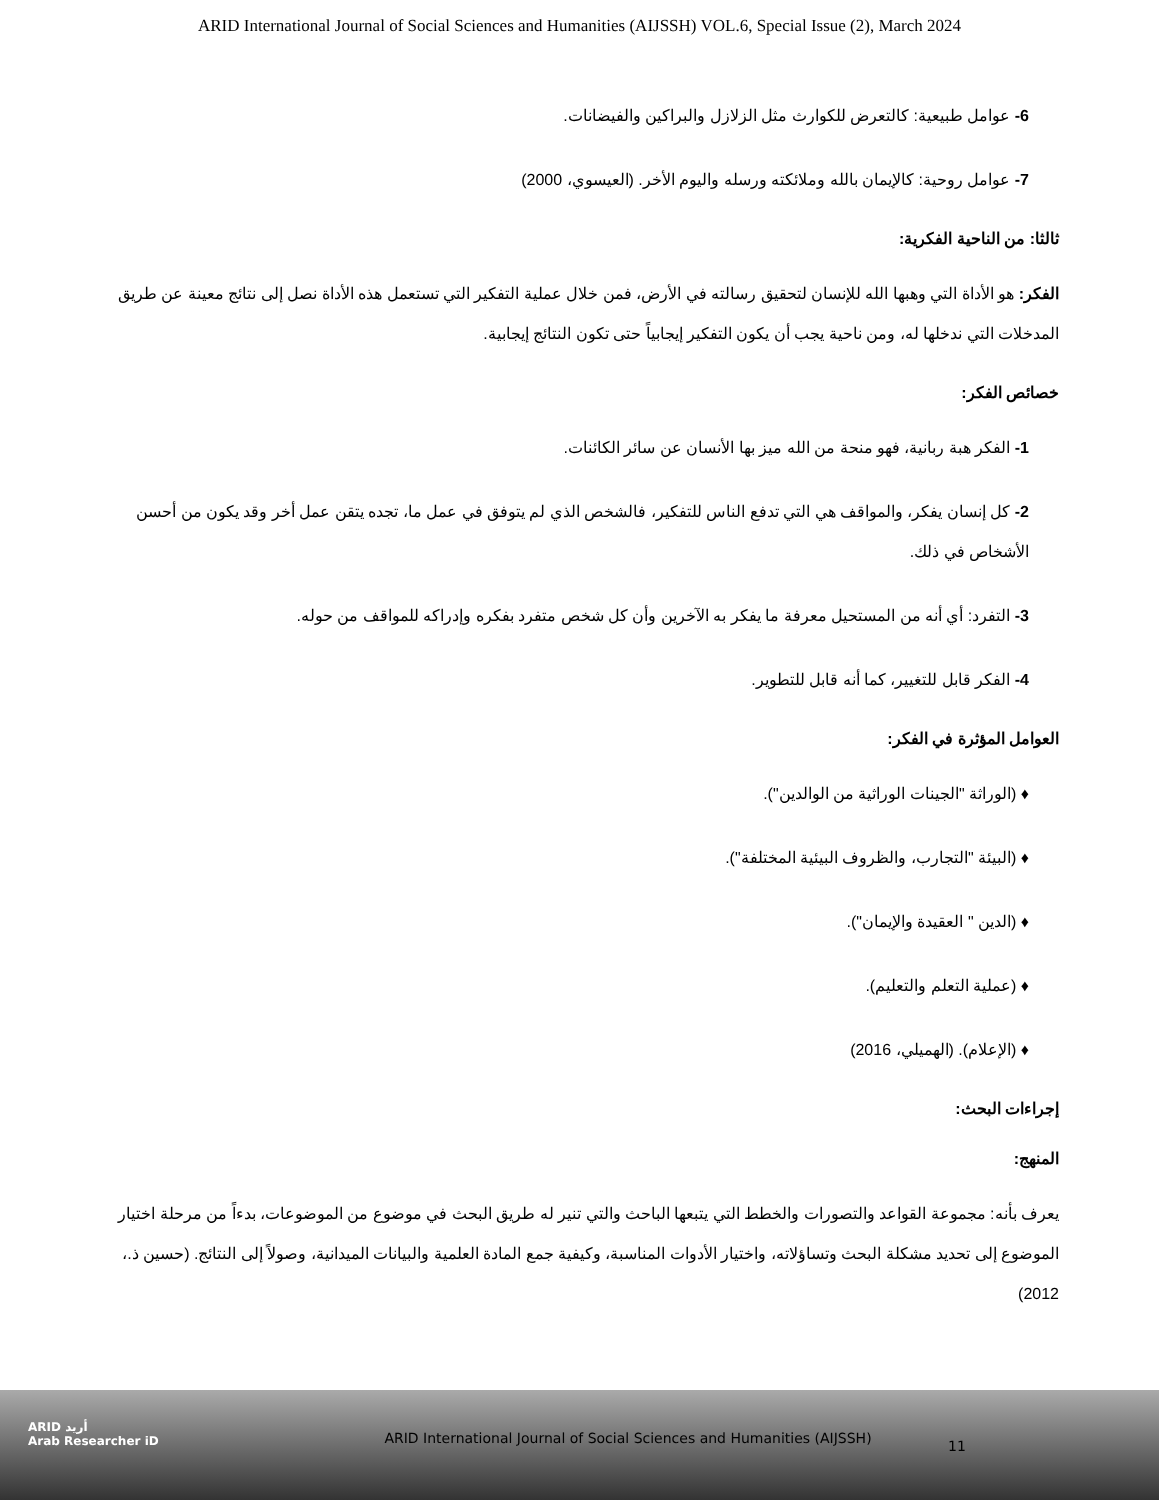ARID International Journal of Social Sciences and Humanities (AIJSSH) VOL.6, Special Issue (2), March 2024
6- عوامل طبيعية: كالتعرض للكوارث مثل الزلازل والبراكين والفيضانات.
7- عوامل روحية: كالإيمان بالله وملائكته ورسله واليوم الأخر. (العيسوي، 2000)
ثالثا: من الناحية الفكرية:
الفكر: هو الأداة التي وهبها الله للإنسان لتحقيق رسالته في الأرض، فمن خلال عملية التفكير التي تستعمل هذه الأداة نصل إلى نتائج معينة عن طريق المدخلات التي ندخلها له، ومن ناحية يجب أن يكون التفكير إيجابياً حتى تكون النتائج إيجابية.
خصائص الفكر:
1- الفكر هبة ربانية، فهو منحة من الله ميز بها الأنسان عن سائر الكائنات.
2- كل إنسان يفكر، والمواقف هي التي تدفع الناس للتفكير، فالشخص الذي لم يتوفق في عمل ما، تجده يتقن عمل أخر وقد يكون من أحسن الأشخاص في ذلك.
3- التفرد: أي أنه من المستحيل معرفة ما يفكر به الآخرين وأن كل شخص متفرد بفكره وإدراكه للمواقف من حوله.
4- الفكر قابل للتغيير، كما أنه قابل للتطوير.
العوامل المؤثرة في الفكر:
♦ (الوراثة "الجينات الوراثية من الوالدين").
♦ (البيئة "التجارب، والظروف البيئية المختلفة").
♦ (الدين " العقيدة والإيمان").
♦ (عملية التعلم والتعليم).
♦ (الإعلام). (الهميلي، 2016)
إجراءات البحث:
المنهج:
يعرف بأنه: مجموعة القواعد والتصورات والخطط التي يتبعها الباحث والتي تنير له طريق البحث في موضوع من الموضوعات، بدءاً من مرحلة اختيار الموضوع إلى تحديد مشكلة البحث وتساؤلاته، واختيار الأدوات المناسبة، وكيفية جمع المادة العلمية والبيانات الميدانية، وصولاً إلى النتائج. (حسين ذ.، 2012)
ARID أريد
Arab Researcher iD
ARID International Journal of Social Sciences and Humanities (AIJSSH)
11